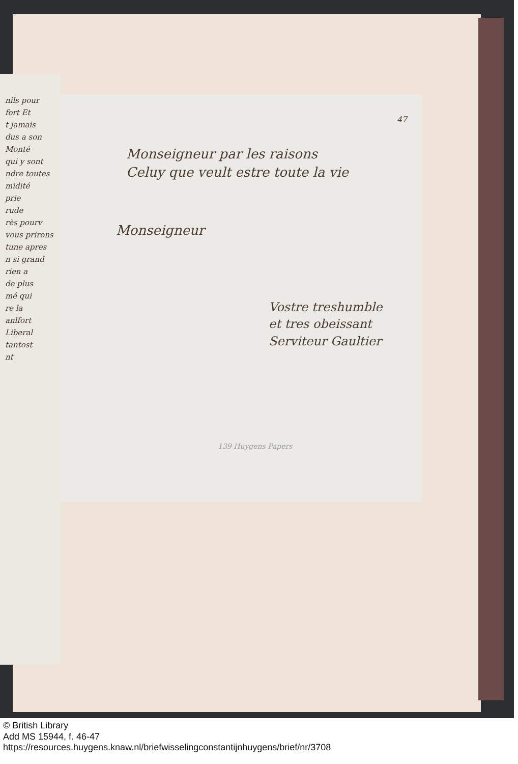nils pour
fort Et
t jamais
dus a son
Monté
qui y sont
ndre toutes
midité
prie
rude
rès pourv
vous prirons
tune apres
n si grand
rien a
de plus
mé qui
re la
anlfort
Liberal
tantost
nt
47
Monseigneur par les raisons
Celuy que veult estre toute la vie
Monseigneur
Vostre treshumble
et tres obeissant
Serviteur Gaultier
139 Huygens Papers
© British Library
Add MS 15944, f. 46-47
https://resources.huygens.knaw.nl/briefwisselingconstantijnhuygens/brief/nr/3708